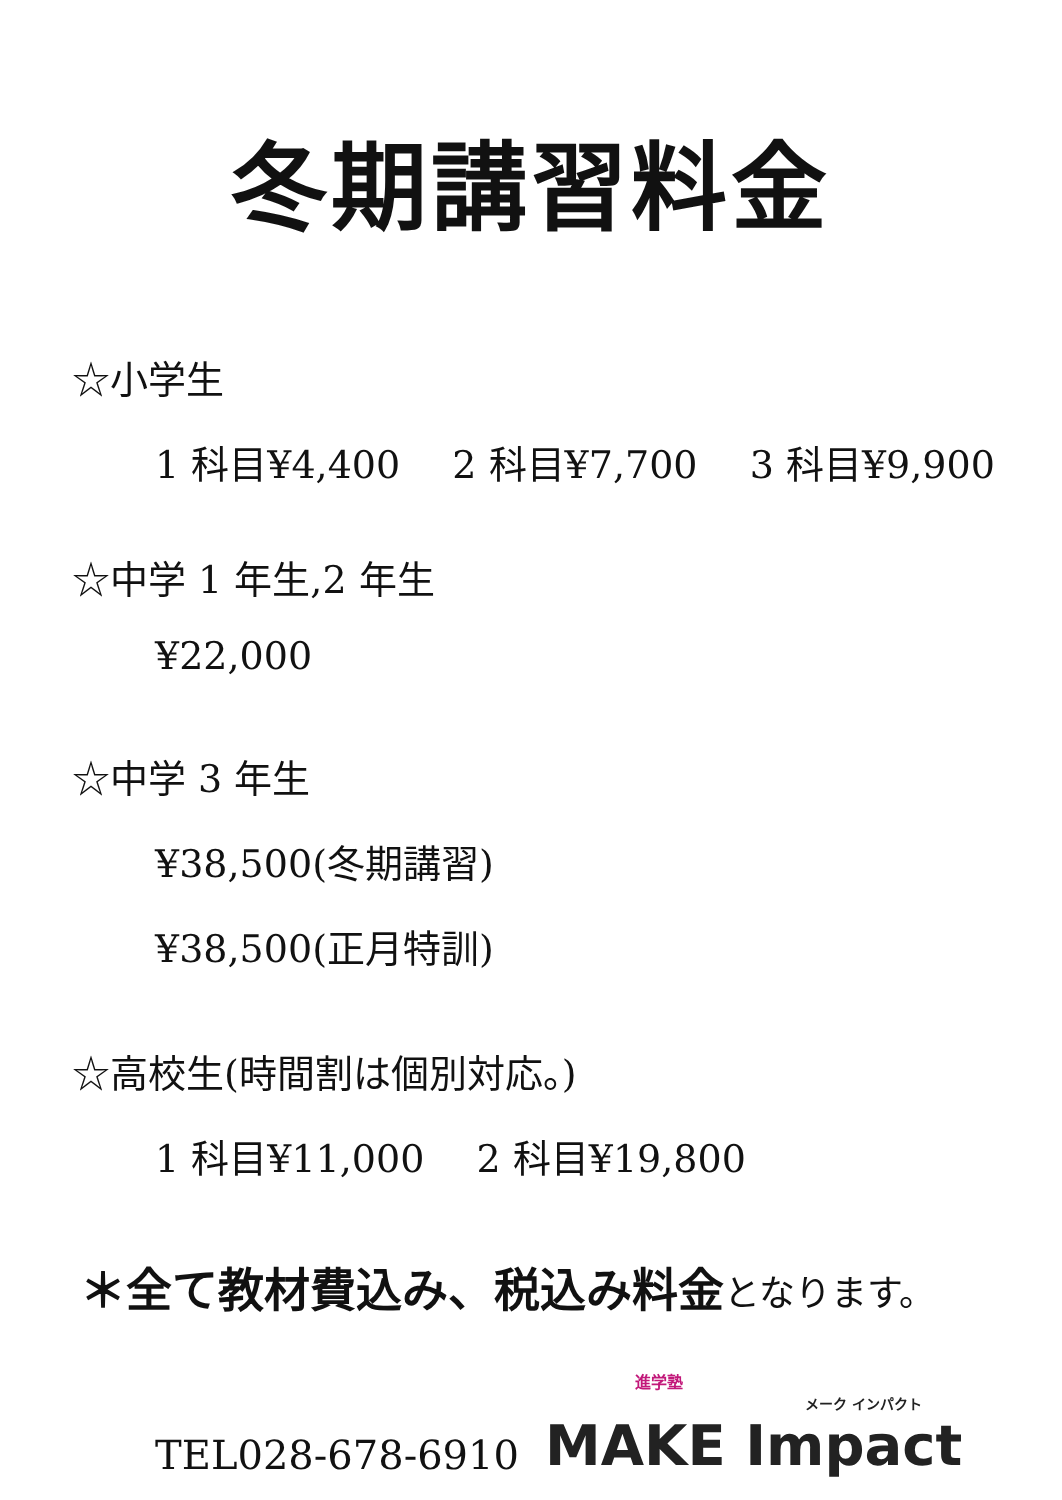冬期講習料金
☆小学生
1 科目¥4,400 2 科目¥7,700 3 科目¥9,900
☆中学 1 年生,2 年生
¥22,000
☆中学 3 年生
¥38,500(冬期講習)
¥38,500(正月特訓)
☆高校生(時間割は個別対応。)
1 科目¥11,000 2 科目¥19,800
＊全て教材費込み、税込み料金となります。
TEL028-678-6910
進学塾
メーク インパクト
MAKE Impact